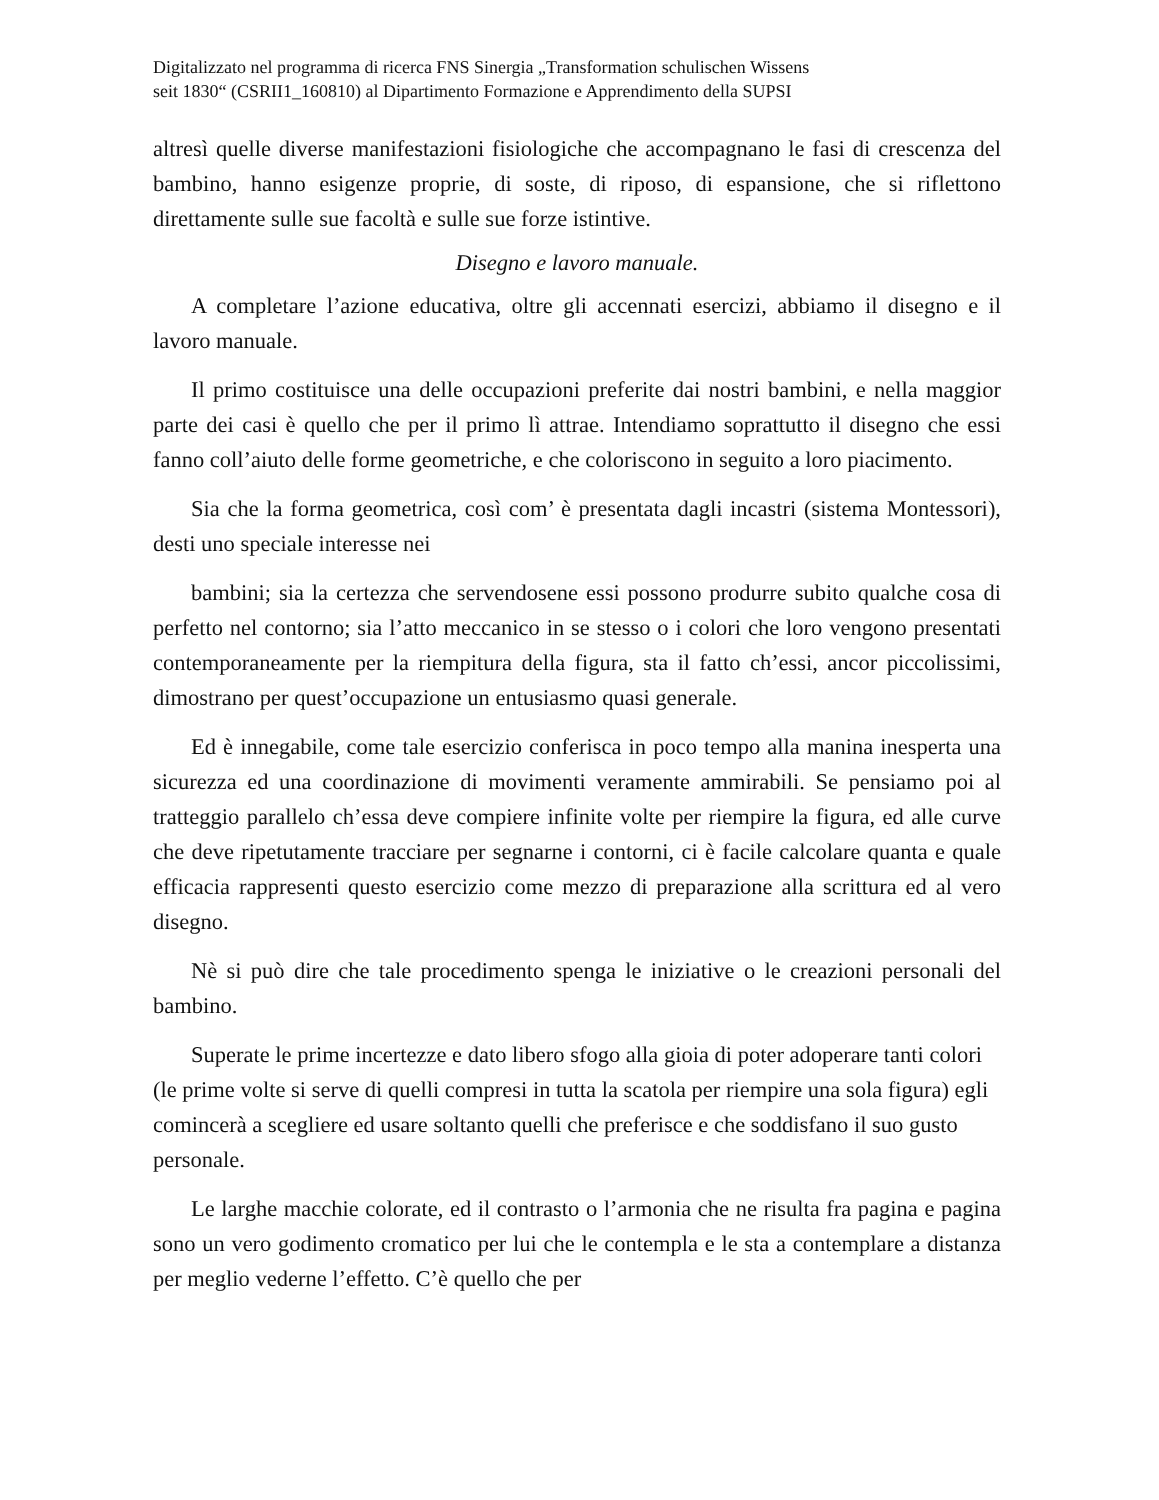Digitalizzato nel programma di ricerca FNS Sinergia „Transformation schulischen Wissens
seit 1830“ (CSRII1_160810) al Dipartimento Formazione e Apprendimento della SUPSI
altresì quelle diverse manifestazioni fisiologiche che accompagnano le fasi di crescenza del bambino, hanno esigenze proprie, di soste, di riposo, di espansione, che si riflettono direttamente sulle sue facoltà e sulle sue forze istintive.
Disegno e lavoro manuale.
A completare l’azione educativa, oltre gli accennati esercizi, abbiamo il disegno e il lavoro manuale.
Il primo costituisce una delle occupazioni preferite dai nostri bambini, e nella maggior parte dei casi è quello che per il primo lì attrae. Intendiamo soprattutto il disegno che essi fanno coll’aiuto delle forme geometriche, e che coloriscono in seguito a loro piacimento.
Sia che la forma geometrica, così com’ è presentata dagli incastri (sistema Montessori), desti uno speciale interesse nei
bambini; sia la certezza che servendosene essi possono produrre subito qualche cosa di perfetto nel contorno; sia l’atto meccanico in se stesso o i colori che loro vengono presentati contemporaneamente per la riempitura della figura, sta il fatto ch’essi, ancor piccolissimi, dimostrano per quest’occupazione un entusiasmo quasi generale.
Ed è innegabile, come tale esercizio conferisca in poco tempo alla manina inesperta una sicurezza ed una coordinazione di movimenti veramente ammirabili. Se pensiamo poi al tratteggio parallelo ch’essa deve compiere infinite volte per riempire la figura, ed alle curve che deve ripetutamente tracciare per segnarne i contorni, ci è facile calcolare quanta e quale efficacia rappresenti questo esercizio come mezzo di preparazione alla scrittura ed al vero disegno.
Nè si può dire che tale procedimento spenga le iniziative o le creazioni personali del bambino.
Superate le prime incertezze e dato libero sfogo alla gioia di poter adoperare tanti colori (le prime volte si serve di quelli compresi in tutta la scatola per riempire una sola figura) egli comincerà a scegliere ed usare soltanto quelli che preferisce e che soddisfano il suo gusto personale.
Le larghe macchie colorate, ed il contrasto o l’armonia che ne risulta fra pagina e pagina sono un vero godimento cromatico per lui che le contempla e le sta a contemplare a distanza per meglio vederne l’effetto. C’è quello che per